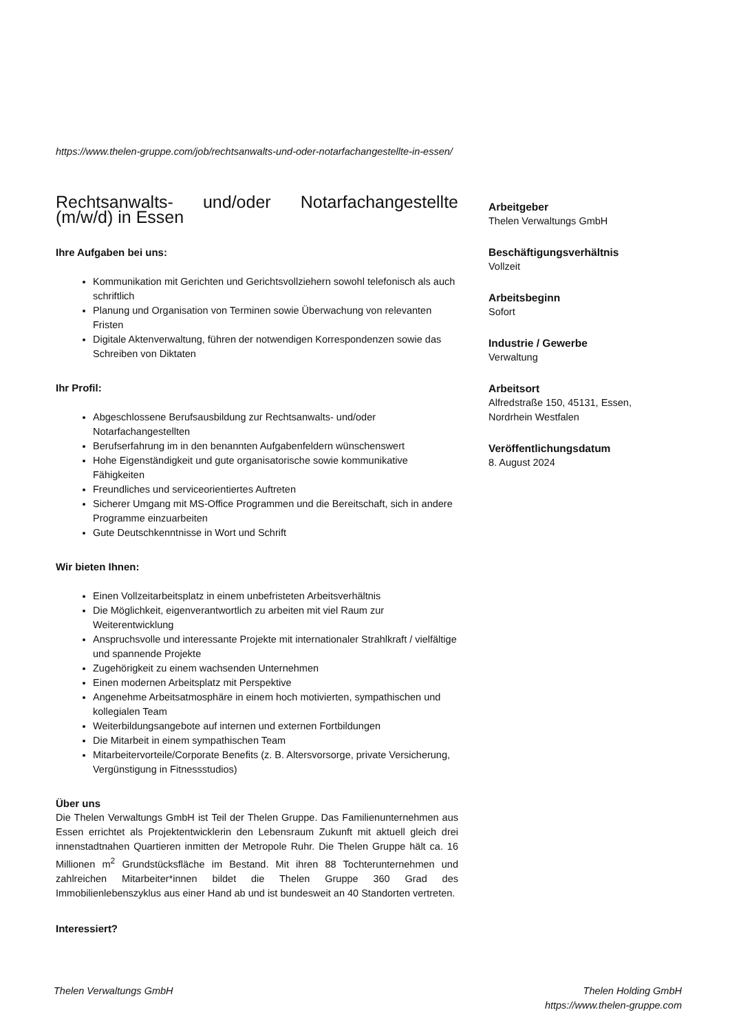https://www.thelen-gruppe.com/job/rechtsanwalts-und-oder-notarfachangestellte-in-essen/
Rechtsanwalts- und/oder Notarfachangestellte (m/w/d) in Essen
Ihre Aufgaben bei uns:
Kommunikation mit Gerichten und Gerichtsvollziehern sowohl telefonisch als auch schriftlich
Planung und Organisation von Terminen sowie Überwachung von relevanten Fristen
Digitale Aktenverwaltung, führen der notwendigen Korrespondenzen sowie das Schreiben von Diktaten
Ihr Profil:
Abgeschlossene Berufsausbildung zur Rechtsanwalts- und/oder Notarfachangestellten
Berufserfahrung im in den benannten Aufgabenfeldern wünschenswert
Hohe Eigenständigkeit und gute organisatorische sowie kommunikative Fähigkeiten
Freundliches und serviceorientiertes Auftreten
Sicherer Umgang mit MS-Office Programmen und die Bereitschaft, sich in andere Programme einzuarbeiten
Gute Deutschkenntnisse in Wort und Schrift
Wir bieten Ihnen:
Einen Vollzeitarbeitsplatz in einem unbefristeten Arbeitsverhältnis
Die Möglichkeit, eigenverantwortlich zu arbeiten mit viel Raum zur Weiterentwicklung
Anspruchsvolle und interessante Projekte mit internationaler Strahlkraft / vielfältige und spannende Projekte
Zugehörigkeit zu einem wachsenden Unternehmen
Einen modernen Arbeitsplatz mit Perspektive
Angenehme Arbeitsatmosphäre in einem hoch motivierten, sympathischen und kollegialen Team
Weiterbildungsangebote auf internen und externen Fortbildungen
Die Mitarbeit in einem sympathischen Team
Mitarbeitervorteile/Corporate Benefits (z. B. Altersvorsorge, private Versicherung, Vergünstigung in Fitnessstudios)
Über uns
Die Thelen Verwaltungs GmbH ist Teil der Thelen Gruppe. Das Familienunternehmen aus Essen errichtet als Projektentwicklerin den Lebensraum Zukunft mit aktuell gleich drei innenstadtnahen Quartieren inmitten der Metropole Ruhr. Die Thelen Gruppe hält ca. 16 Millionen m<sup>2</sup> Grundstücksfläche im Bestand. Mit ihren 88 Tochterunternehmen und zahlreichen Mitarbeiter*innen bildet die Thelen Gruppe 360 Grad des Immobilienlebenszyklus aus einer Hand ab und ist bundesweit an 40 Standorten vertreten.
Interessiert?
Arbeitgeber
Thelen Verwaltungs GmbH
Beschäftigungsverhältnis
Vollzeit
Arbeitsbeginn
Sofort
Industrie / Gewerbe
Verwaltung
Arbeitsort
Alfredstraße 150, 45131, Essen, Nordrhein Westfalen
Veröffentlichungsdatum
8. August 2024
Thelen Verwaltungs GmbH Thelen Holding GmbH
https://www.thelen-gruppe.com